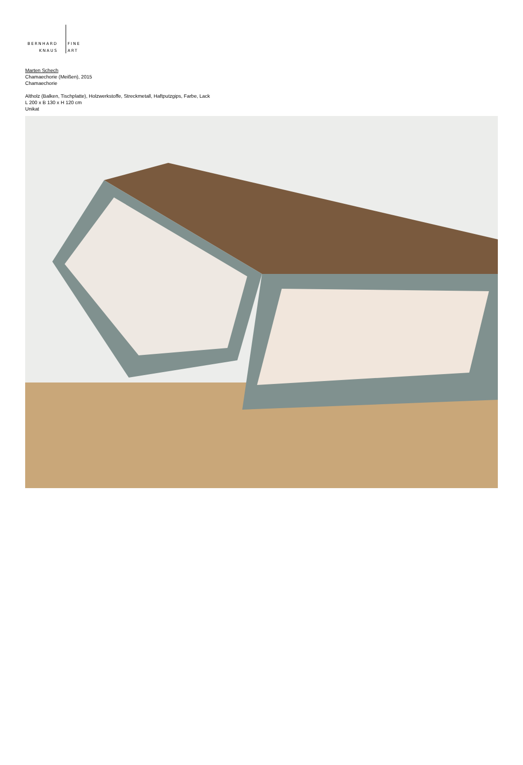BERNHARD FINE
KNAUS ART
Marten Schech
Chamaechorie (Meißen), 2015
Chamaechorie
Altholz (Balken, Tischplatte), Holzwerkstoffe, Streckmetall, Haftputzgips, Farbe, Lack
L 200 x B 130 x H 120 cm
Unikat